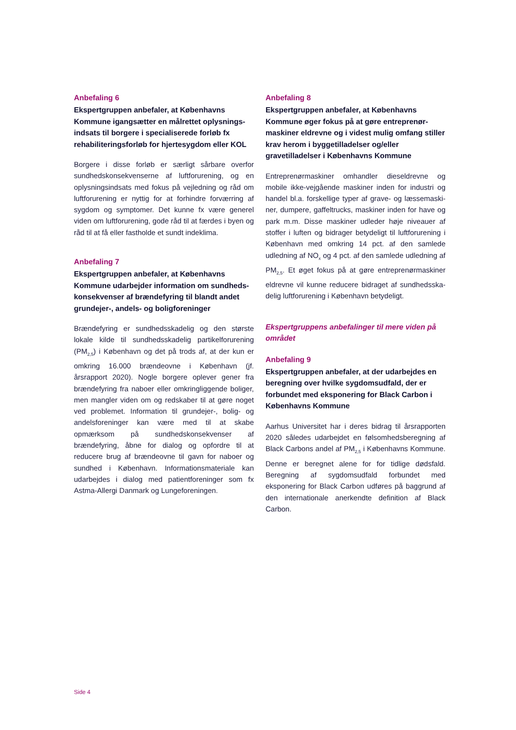Anbefaling 6
Ekspertgruppen anbefaler, at Københavns Kommune igangsætter en målrettet oplysnings­indsats til borgere i specialiserede forløb fx rehabiliteringsforløb for hjertesygdom eller KOL
Borgere i disse forløb er særligt sårbare overfor sundhedskonsekvenserne af luftforurening, og en oplysningsindsats med fokus på vejledning og råd om luftforurening er nyttig for at forhindre for­værring af sygdom og symptomer. Det kunne fx være generel viden om luftforurening, gode råd til at færdes i byen og råd til at få eller fastholde et sundt indeklima.
Anbefaling 7
Ekspertgruppen anbefaler, at Københavns Kommune udarbejder information om sundheds­konsekvenser af brændefyring til blandt andet grundejer-, andels- og boligforeninger
Brændefyring er sundhedsskadelig og den største lokale kilde til sundhedsskadelig partikelforurening (PM<sub>2,5</sub>) i København og det på trods af, at der kun er omkring 16.000 brændeovne i København (jf. årsrapport 2020). Nogle borgere oplever gener fra brændefyring fra naboer eller omkringliggende boliger, men mangler viden om og redskaber til at gøre noget ved problemet. Information til grund­ejer-, bolig- og andelsforeninger kan være med til at skabe opmærksom på sundhedskonsekvenser af brændefyring, åbne for dialog og opfordre til at reducere brug af brændeovne til gavn for naboer og sundhed i København. Informationsmateriale kan udarbejdes i dialog med patientforeninger som fx Astma-Allergi Danmark og Lungeforeningen.
Anbefaling 8
Ekspertgruppen anbefaler, at Københavns Kommune øger fokus på at gøre entreprenør­maskiner eldrevne og i videst mulig omfang stiller krav herom i byggetilladelser og/eller gravetilladelser i Københavns Kommune
Entreprenørmaskiner omhandler dieseldrevne og mobile ikke-vejgående maskiner inden for industri og handel bl.a. forskellige typer af grave- og læssemaski­ner, dumpere, gaffeltrucks, maskiner inden for have og park m.m. Disse maskiner udleder høje niveauer af stoffer i luften og bidrager betydeligt til luftforurening i København med omkring 14 pct. af den samlede udledning af NO<sub>x</sub> og 4 pct. af den samlede udledning af PM<sub>2,5</sub>. Et øget fokus på at gøre entreprenørmaskiner eldrevne vil kunne reducere bidraget af sundhedsska­delig luftforurening i København betydeligt.
Ekspertgruppens anbefalinger til mere viden på området
Anbefaling 9
Ekspertgruppen anbefaler, at der udarbejdes en beregning over hvilke sygdomsudfald, der er forbundet med eksponering for Black Carbon i Københavns Kommune
Aarhus Universitet har i deres bidrag til årsrappor­ten 2020 således udarbejdet en følsomhedsbereg­ning af Black Carbons andel af PM<sub>2,5</sub> i Københavns Kommune. Denne er beregnet alene for for tidlige dødsfald. Beregning af sygdomsudfald forbundet med eksponering for Black Carbon udføres på bag­grund af den internationale anerkendte definition af Black Carbon.
Side 4